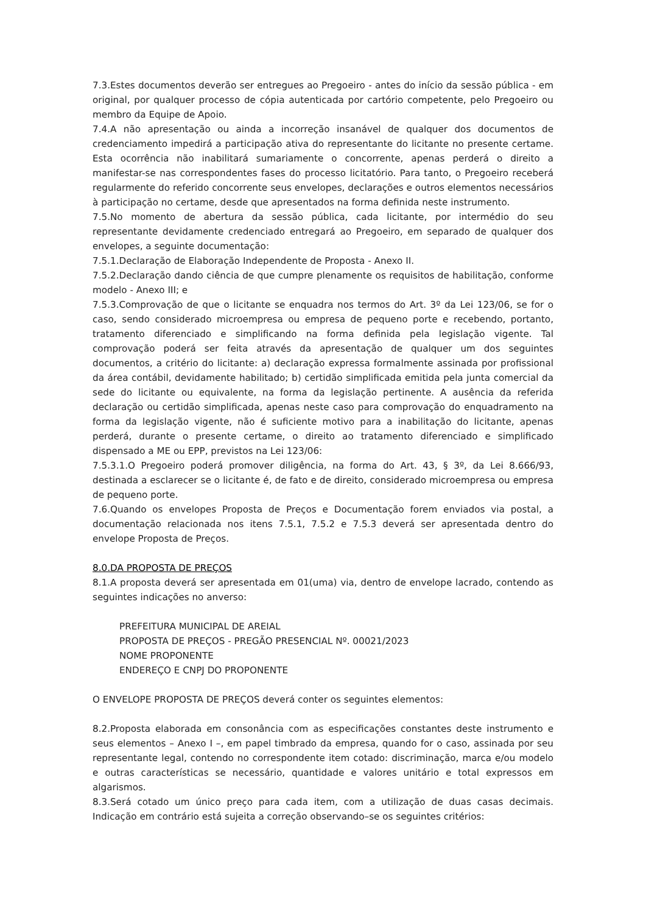7.3.Estes documentos deverão ser entregues ao Pregoeiro - antes do início da sessão pública - em original, por qualquer processo de cópia autenticada por cartório competente, pelo Pregoeiro ou membro da Equipe de Apoio.
7.4.A não apresentação ou ainda a incorreção insanável de qualquer dos documentos de credenciamento impedirá a participação ativa do representante do licitante no presente certame. Esta ocorrência não inabilitará sumariamente o concorrente, apenas perderá o direito a manifestar-se nas correspondentes fases do processo licitatório. Para tanto, o Pregoeiro receberá regularmente do referido concorrente seus envelopes, declarações e outros elementos necessários à participação no certame, desde que apresentados na forma definida neste instrumento.
7.5.No momento de abertura da sessão pública, cada licitante, por intermédio do seu representante devidamente credenciado entregará ao Pregoeiro, em separado de qualquer dos envelopes, a seguinte documentação:
7.5.1.Declaração de Elaboração Independente de Proposta - Anexo II.
7.5.2.Declaração dando ciência de que cumpre plenamente os requisitos de habilitação, conforme modelo - Anexo III; e
7.5.3.Comprovação de que o licitante se enquadra nos termos do Art. 3º da Lei 123/06, se for o caso, sendo considerado microempresa ou empresa de pequeno porte e recebendo, portanto, tratamento diferenciado e simplificando na forma definida pela legislação vigente. Tal comprovação poderá ser feita através da apresentação de qualquer um dos seguintes documentos, a critério do licitante: a) declaração expressa formalmente assinada por profissional da área contábil, devidamente habilitado; b) certidão simplificada emitida pela junta comercial da sede do licitante ou equivalente, na forma da legislação pertinente. A ausência da referida declaração ou certidão simplificada, apenas neste caso para comprovação do enquadramento na forma da legislação vigente, não é suficiente motivo para a inabilitação do licitante, apenas perderá, durante o presente certame, o direito ao tratamento diferenciado e simplificado dispensado a ME ou EPP, previstos na Lei 123/06:
7.5.3.1.O Pregoeiro poderá promover diligência, na forma do Art. 43, § 3º, da Lei 8.666/93, destinada a esclarecer se o licitante é, de fato e de direito, considerado microempresa ou empresa de pequeno porte.
7.6.Quando os envelopes Proposta de Preços e Documentação forem enviados via postal, a documentação relacionada nos itens 7.5.1, 7.5.2 e 7.5.3 deverá ser apresentada dentro do envelope Proposta de Preços.
8.0.DA PROPOSTA DE PREÇOS
8.1.A proposta deverá ser apresentada em 01(uma) via, dentro de envelope lacrado, contendo as seguintes indicações no anverso:
PREFEITURA MUNICIPAL DE AREIAL
PROPOSTA DE PREÇOS - PREGÃO PRESENCIAL Nº. 00021/2023
NOME PROPONENTE
ENDEREÇO E CNPJ DO PROPONENTE
O ENVELOPE PROPOSTA DE PREÇOS deverá conter os seguintes elementos:
8.2.Proposta elaborada em consonância com as especificações constantes deste instrumento e seus elementos – Anexo I –, em papel timbrado da empresa, quando for o caso, assinada por seu representante legal, contendo no correspondente item cotado: discriminação, marca e/ou modelo e outras características se necessário, quantidade e valores unitário e total expressos em algarismos.
8.3.Será cotado um único preço para cada item, com a utilização de duas casas decimais. Indicação em contrário está sujeita a correção observando–se os seguintes critérios: